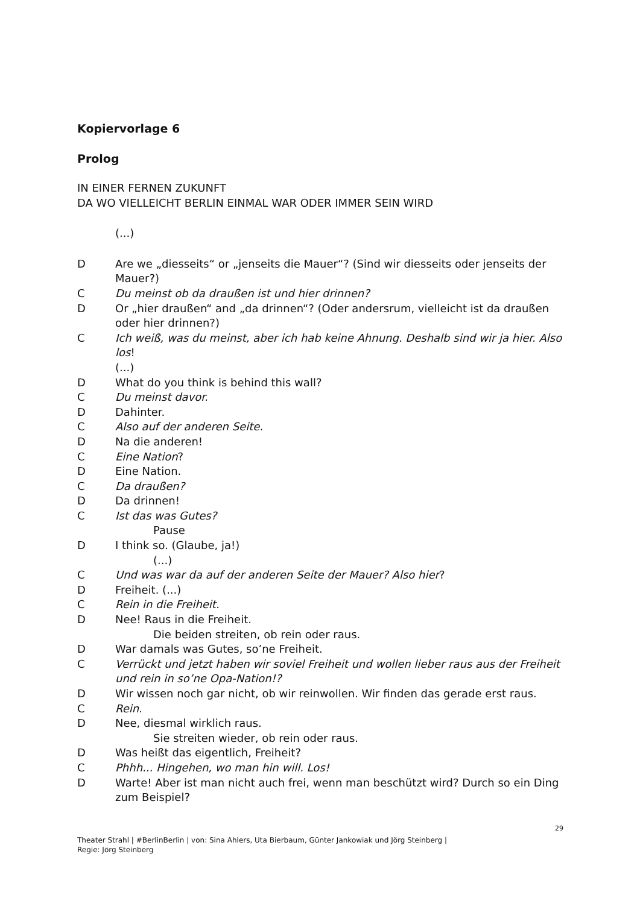Kopiervorlage 6
Prolog
IN EINER FERNEN ZUKUNFT
DA WO VIELLEICHT BERLIN EINMAL WAR ODER IMMER SEIN WIRD
(...)
D Are we „diesseits“ or „jenseits die Mauer“? (Sind wir diesseits oder jenseits der Mauer?)
C Du meinst ob da draußen ist und hier drinnen?
D Or „hier draußen“ and „da drinnen“? (Oder andersrum, vielleicht ist da draußen oder hier drinnen?)
C Ich weiß, was du meinst, aber ich hab keine Ahnung. Deshalb sind wir ja hier. Also los!
(...)
D What do you think is behind this wall?
C Du meinst davor.
D Dahinter.
C Also auf der anderen Seite.
D Na die anderen!
C Eine Nation?
D Eine Nation.
C Da draußen?
D Da drinnen!
C Ist das was Gutes?
Pause
D I think so. (Glaube, ja!)
(...)
C Und was war da auf der anderen Seite der Mauer? Also hier?
D Freiheit. (...)
C Rein in die Freiheit.
D Nee! Raus in die Freiheit.
Die beiden streiten, ob rein oder raus.
D War damals was Gutes, so’ne Freiheit.
C Verrückt und jetzt haben wir soviel Freiheit und wollen lieber raus aus der Freiheit und rein in so’ne Opa-Nation!?
D Wir wissen noch gar nicht, ob wir reinwollen. Wir finden das gerade erst raus.
C Rein.
D Nee, diesmal wirklich raus.
Sie streiten wieder, ob rein oder raus.
D Was heißt das eigentlich, Freiheit?
C Phhh... Hingehen, wo man hin will. Los!
D Warte! Aber ist man nicht auch frei, wenn man beschützt wird? Durch so ein Ding zum Beispiel?
29
Theater Strahl | #BerlinBerlin | von: Sina Ahlers, Uta Bierbaum, Günter Jankowiak und Jörg Steinberg |
Regie: Jörg Steinberg